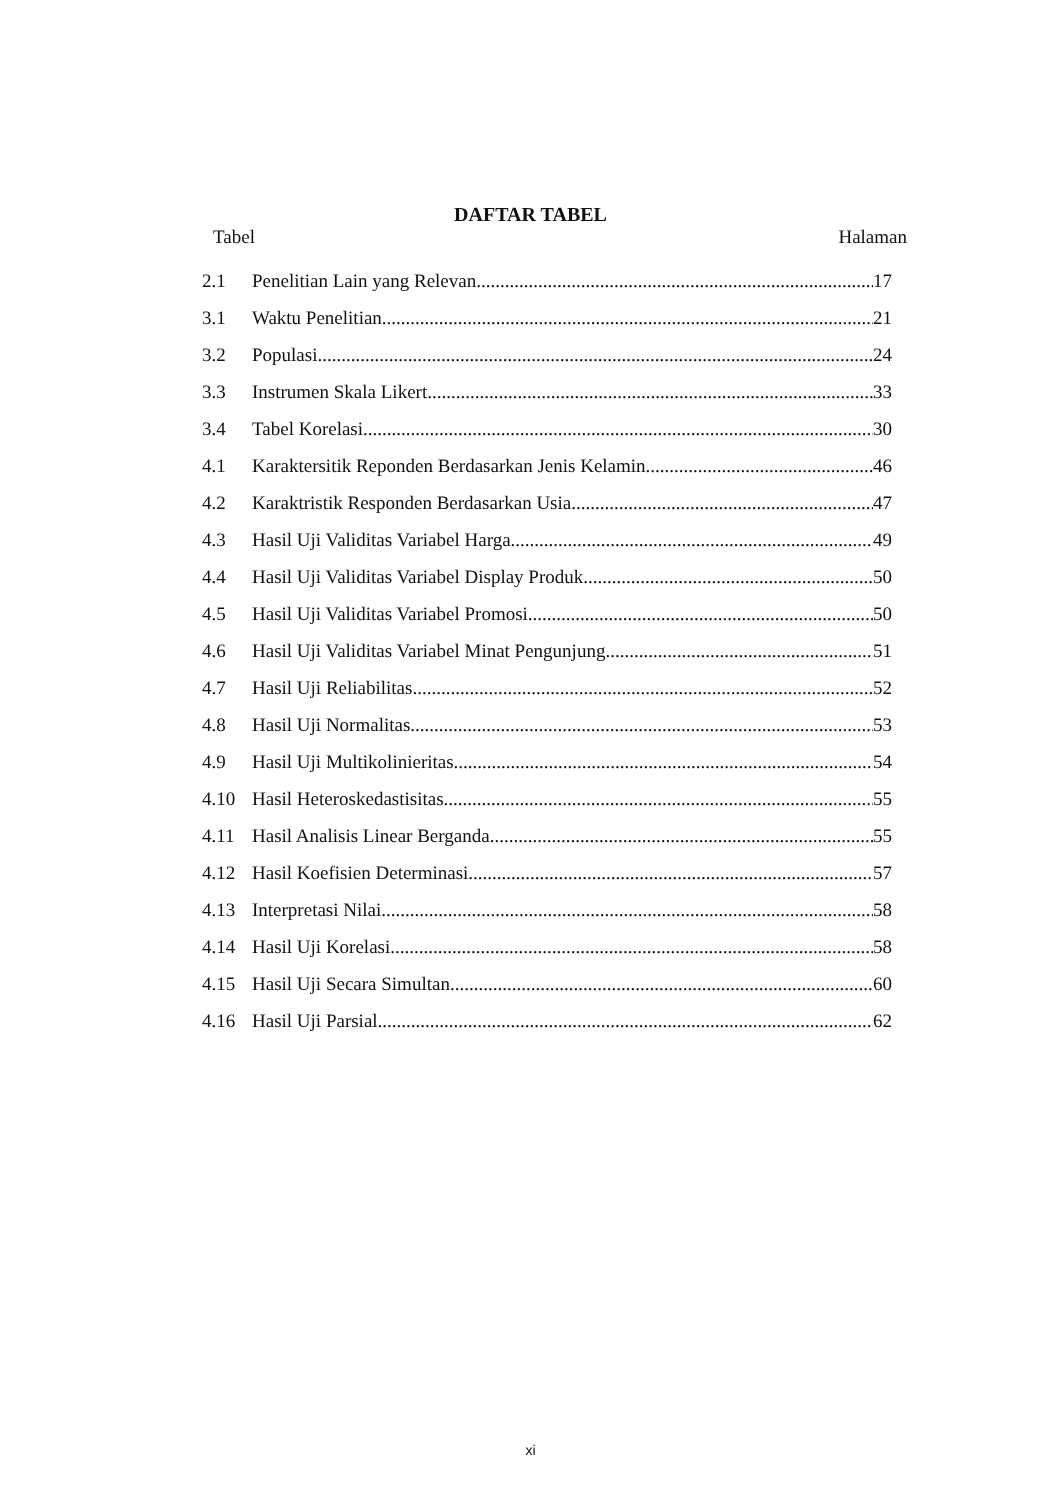DAFTAR TABEL
Tabel Halaman
2.1 Penelitian Lain yang Relevan 17
3.1 Waktu Penelitian 21
3.2 Populasi 24
3.3 Instrumen Skala Likert 33
3.4 Tabel Korelasi 30
4.1 Karaktersitik Reponden Berdasarkan Jenis Kelamin 46
4.2 Karaktristik Responden Berdasarkan Usia 47
4.3 Hasil Uji Validitas Variabel Harga 49
4.4 Hasil Uji Validitas Variabel Display Produk 50
4.5 Hasil Uji Validitas Variabel Promosi 50
4.6 Hasil Uji Validitas Variabel Minat Pengunjung 51
4.7 Hasil Uji Reliabilitas 52
4.8 Hasil Uji Normalitas 53
4.9 Hasil Uji Multikolinieritas 54
4.10 Hasil Heteroskedastisitas 55
4.11 Hasil Analisis Linear Berganda 55
4.12 Hasil Koefisien Determinasi 57
4.13 Interpretasi Nilai 58
4.14 Hasil Uji Korelasi 58
4.15 Hasil Uji Secara Simultan 60
4.16 Hasil Uji Parsial 62
xi